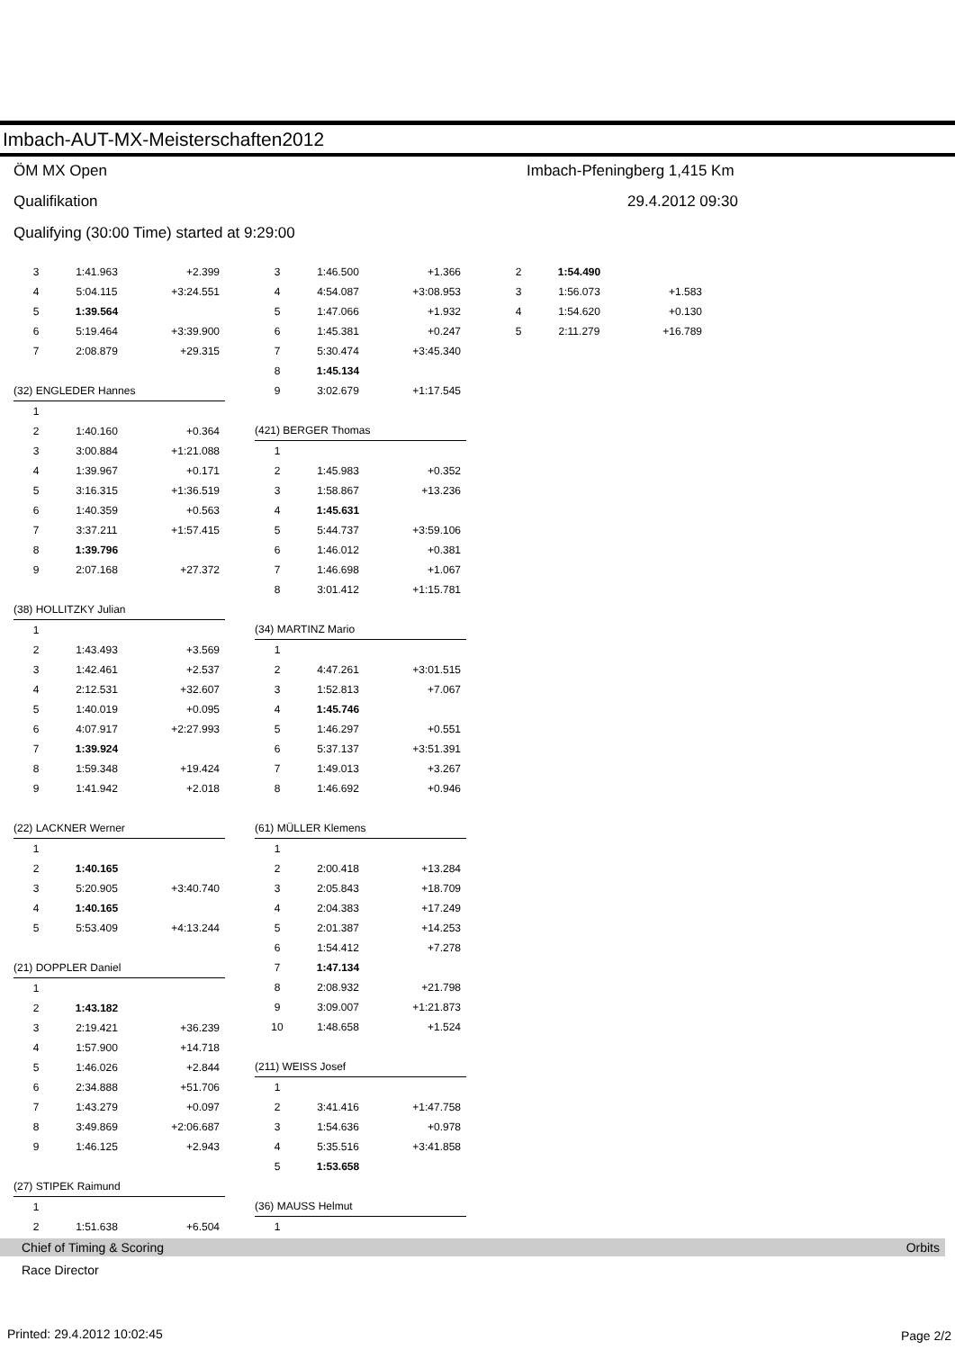Imbach-AUT-MX-Meisterschaften2012
ÖM MX Open Imbach-Pfeningberg 1,415 Km
Qualifikation 29.4.2012 09:30
Qualifying (30:00 Time) started at 9:29:00
| 3 | 1:41.963 | +2.399 |
| 4 | 5:04.115 | +3:24.551 |
| 5 | 1:39.564 | |
| 6 | 5:19.464 | +3:39.900 |
| 7 | 2:08.879 | +29.315 |
| (32) ENGLEDER Hannes | | |
| 1 | | |
| 2 | 1:40.160 | +0.364 |
| 3 | 3:00.884 | +1:21.088 |
| 4 | 1:39.967 | +0.171 |
| 5 | 3:16.315 | +1:36.519 |
| 6 | 1:40.359 | +0.563 |
| 7 | 3:37.211 | +1:57.415 |
| 8 | 1:39.796 | |
| 9 | 2:07.168 | +27.372 |
| (38) HOLLITZKY Julian | | |
| 1 | | |
| 2 | 1:43.493 | +3.569 |
| 3 | 1:42.461 | +2.537 |
| 4 | 2:12.531 | +32.607 |
| 5 | 1:40.019 | +0.095 |
| 6 | 4:07.917 | +2:27.993 |
| 7 | 1:39.924 | |
| 8 | 1:59.348 | +19.424 |
| 9 | 1:41.942 | +2.018 |
| (22) LACKNER Werner | | |
| 1 | | |
| 2 | 1:40.165 | |
| 3 | 5:20.905 | +3:40.740 |
| 4 | 1:40.165 | |
| 5 | 5:53.409 | +4:13.244 |
| (21) DOPPLER Daniel | | |
| 1 | | |
| 2 | 1:43.182 | |
| 3 | 2:19.421 | +36.239 |
| 4 | 1:57.900 | +14.718 |
| 5 | 1:46.026 | +2.844 |
| 6 | 2:34.888 | +51.706 |
| 7 | 1:43.279 | +0.097 |
| 8 | 3:49.869 | +2:06.687 |
| 9 | 1:46.125 | +2.943 |
| (27) STIPEK Raimund | | |
| 1 | | |
| 2 | 1:51.638 | +6.504 |
| 3 | 1:46.500 | +1.366 |
| 4 | 4:54.087 | +3:08.953 |
| 5 | 1:47.066 | +1.932 |
| 6 | 1:45.381 | +0.247 |
| 7 | 5:30.474 | +3:45.340 |
| 8 | 1:45.134 | |
| 9 | 3:02.679 | +1:17.545 |
| (421) BERGER Thomas | | |
| 1 | | |
| 2 | 1:45.983 | +0.352 |
| 3 | 1:58.867 | +13.236 |
| 4 | 1:45.631 | |
| 5 | 5:44.737 | +3:59.106 |
| 6 | 1:46.012 | +0.381 |
| 7 | 1:46.698 | +1.067 |
| 8 | 3:01.412 | +1:15.781 |
| (34) MARTINZ Mario | | |
| 1 | | |
| 2 | 4:47.261 | +3:01.515 |
| 3 | 1:52.813 | +7.067 |
| 4 | 1:45.746 | |
| 5 | 1:46.297 | +0.551 |
| 6 | 5:37.137 | +3:51.391 |
| 7 | 1:49.013 | +3.267 |
| 8 | 1:46.692 | +0.946 |
| (61) MÜLLER Klemens | | |
| 1 | | |
| 2 | 2:00.418 | +13.284 |
| 3 | 2:05.843 | +18.709 |
| 4 | 2:04.383 | +17.249 |
| 5 | 2:01.387 | +14.253 |
| 6 | 1:54.412 | +7.278 |
| 7 | 1:47.134 | |
| 8 | 2:08.932 | +21.798 |
| 9 | 3:09.007 | +1:21.873 |
| 10 | 1:48.658 | +1.524 |
| (211) WEISS Josef | | |
| 1 | | |
| 2 | 3:41.416 | +1:47.758 |
| 3 | 1:54.636 | +0.978 |
| 4 | 5:35.516 | +3:41.858 |
| 5 | 1:53.658 | |
| (36) MAUSS Helmut | | |
| 1 | | |
| 2 | 1:54.490 | |
| 3 | 1:56.073 | +1.583 |
| 4 | 1:54.620 | +0.130 |
| 5 | 2:11.279 | +16.789 |
Chief of Timing & Scoring Orbits
Race Director
Printed: 29.4.2012 10:02:45 Page 2/2